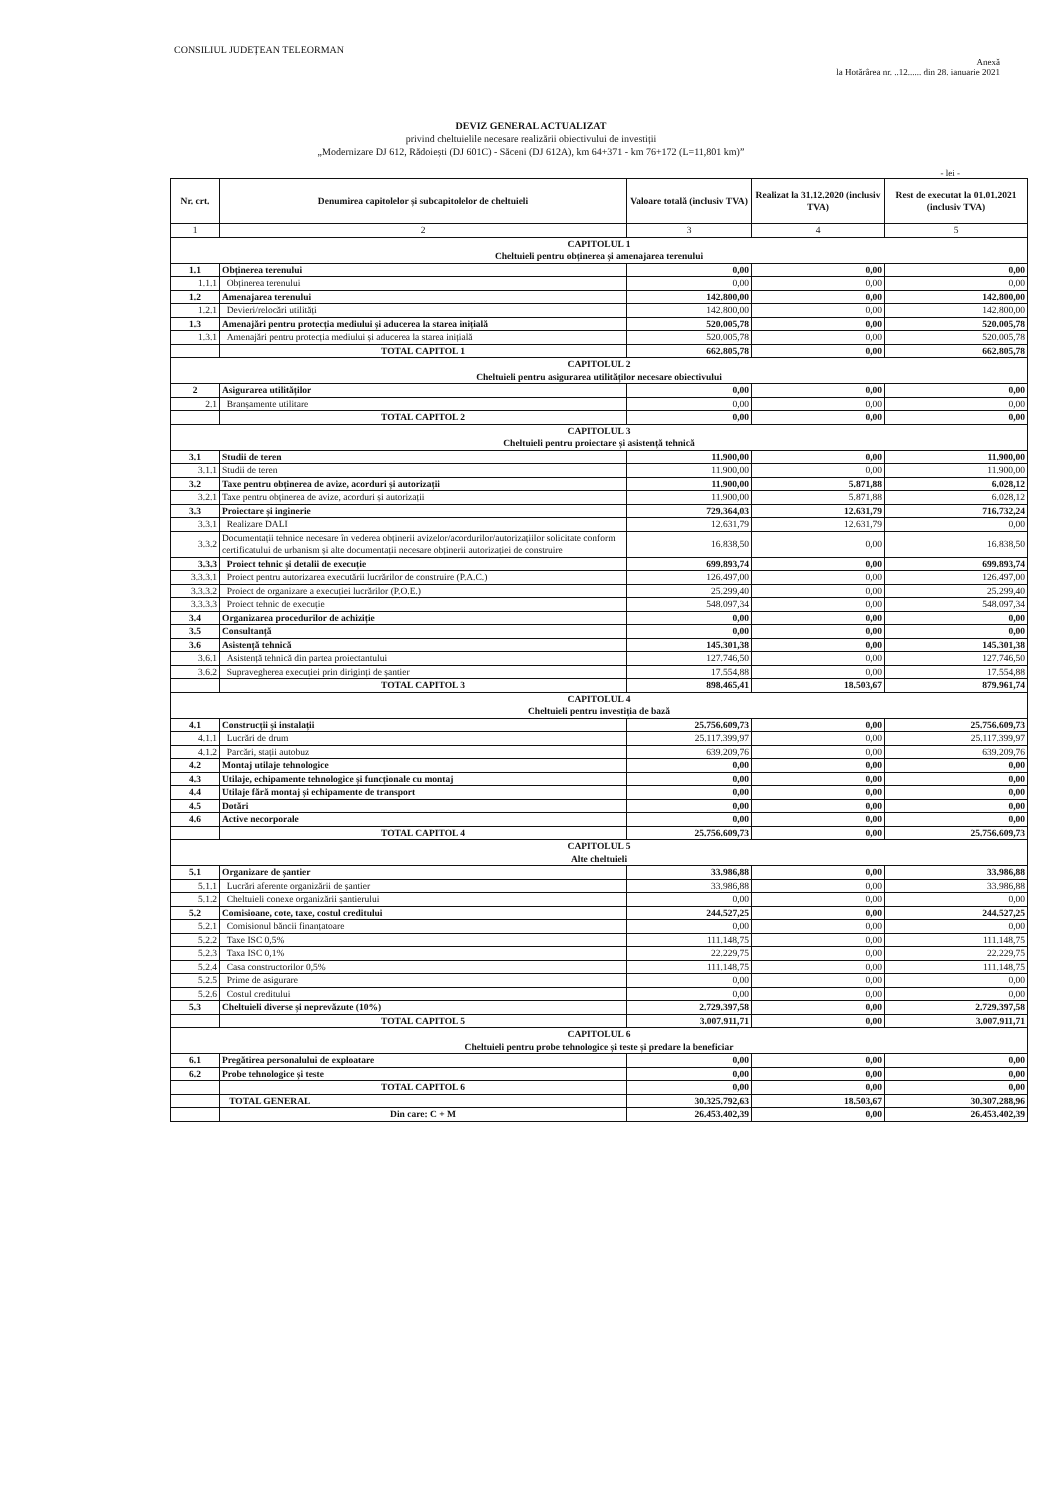CONSILIUL JUDEȚEAN TELEORMAN
Anexă
la Hotărârea nr. ..12...... din 28. ianuarie 2021
DEVIZ GENERAL ACTUALIZAT
privind cheltuielile necesare realizării obiectivului de investiții
„Modernizare DJ 612, Rădoiești (DJ 601C) - Săceni (DJ 612A), km 64+371 - km 76+172 (L=11,801 km)”
- lei -
| Nr. crt. | Denumirea capitolelor și subcapitolelor de cheltuieli | Valoare totală (inclusiv TVA) | Realizat la 31.12.2020 (inclusiv TVA) | Rest de executat la 01.01.2021 (inclusiv TVA) |
| --- | --- | --- | --- | --- |
| 1 | 2 | 3 | 4 | 5 |
| CAPITOLUL 1 Cheltuieli pentru obținerea și amenajarea terenului | | | | |
| 1.1 | Obținerea terenului | 0,00 | 0,00 | 0,00 |
| 1.1.1 | Obținerea terenului | 0,00 | 0,00 | 0,00 |
| 1.2 | Amenajarea terenului | 142.800,00 | 0,00 | 142.800,00 |
| 1.2.1 | Devieri/relocări utilități | 142.800,00 | 0,00 | 142.800,00 |
| 1.3 | Amenajări pentru protecția mediului și aducerea la starea inițială | 520.005,78 | 0,00 | 520.005,78 |
| 1.3.1 | Amenajări pentru protecția mediului și aducerea la starea inițială | 520.005,78 | 0,00 | 520.005,78 |
| | TOTAL CAPITOL 1 | 662.805,78 | 0,00 | 662.805,78 |
| CAPITOLUL 2 Cheltuieli pentru asigurarea utilităților necesare obiectivului | | | | |
| 2 | Asigurarea utilităților | 0,00 | 0,00 | 0,00 |
| 2.1 | Branșamente utilitare | 0,00 | 0,00 | 0,00 |
| | TOTAL CAPITOL 2 | 0,00 | 0,00 | 0,00 |
| CAPITOLUL 3 Cheltuieli pentru proiectare și asistență tehnică | | | | |
| 3.1 | Studii de teren | 11.900,00 | 0,00 | 11.900,00 |
| 3.1.1 | Studii de teren | 11.900,00 | 0,00 | 11.900,00 |
| 3.2 | Taxe pentru obținerea de avize, acorduri și autorizații | 11.900,00 | 5.871,88 | 6.028,12 |
| 3.2.1 | Taxe pentru obținerea de avize, acorduri și autorizații | 11.900,00 | 5.871,88 | 6.028,12 |
| 3.3 | Proiectare și inginerie | 729.364,03 | 12.631,79 | 716.732,24 |
| 3.3.1 | Realizare DALI | 12.631,79 | 12.631,79 | 0,00 |
| 3.3.2 | Documentații tehnice necesare în vederea obținerii avizelor/acordurilor/autorizațiilor solicitate conform certificatului de urbanism și alte documentații necesare obținerii autorizației de construire | 16.838,50 | 0,00 | 16.838,50 |
| 3.3.3 | Proiect tehnic și detalii de execuție | 699.893,74 | 0,00 | 699.893,74 |
| 3.3.3.1 | Proiect pentru autorizarea executării lucrărilor de construire (P.A.C.) | 126.497,00 | 0,00 | 126.497,00 |
| 3.3.3.2 | Proiect de organizare a execuției lucrărilor (P.O.E.) | 25.299,40 | 0,00 | 25.299,40 |
| 3.3.3.3 | Proiect tehnic de execuție | 548.097,34 | 0,00 | 548.097,34 |
| 3.4 | Organizarea procedurilor de achiziție | 0,00 | 0,00 | 0,00 |
| 3.5 | Consultanță | 0,00 | 0,00 | 0,00 |
| 3.6 | Asistență tehnică | 145.301,38 | 0,00 | 145.301,38 |
| 3.6.1 | Asistență tehnică din partea proiectantului | 127.746,50 | 0,00 | 127.746,50 |
| 3.6.2 | Supravegherea execuției prin diriginți de șantier | 17.554,88 | 0,00 | 17.554,88 |
| | TOTAL CAPITOL 3 | 898.465,41 | 18.503,67 | 879.961,74 |
| CAPITOLUL 4 Cheltuieli pentru investiția de bază | | | | |
| 4.1 | Construcții și instalații | 25.756.609,73 | 0,00 | 25.756.609,73 |
| 4.1.1 | Lucrări de drum | 25.117.399,97 | 0,00 | 25.117.399,97 |
| 4.1.2 | Parcări, stații autobuz | 639.209,76 | 0,00 | 639.209,76 |
| 4.2 | Montaj utilaje tehnologice | 0,00 | 0,00 | 0,00 |
| 4.3 | Utilaje, echipamente tehnologice și funcționale cu montaj | 0,00 | 0,00 | 0,00 |
| 4.4 | Utilaje fără montaj și echipamente de transport | 0,00 | 0,00 | 0,00 |
| 4.5 | Dotări | 0,00 | 0,00 | 0,00 |
| 4.6 | Active necorporale | 0,00 | 0,00 | 0,00 |
| | TOTAL CAPITOL 4 | 25.756.609,73 | 0,00 | 25.756.609,73 |
| CAPITOLUL 5 Alte cheltuieli | | | | |
| 5.1 | Organizare de șantier | 33.986,88 | 0,00 | 33.986,88 |
| 5.1.1 | Lucrări aferente organizării de șantier | 33.986,88 | 0,00 | 33.986,88 |
| 5.1.2 | Cheltuieli conexe organizării șantierului | 0,00 | 0,00 | 0,00 |
| 5.2 | Comisioane, cote, taxe, costul creditului | 244.527,25 | 0,00 | 244.527,25 |
| 5.2.1 | Comisionul băncii finanțatoare | 0,00 | 0,00 | 0,00 |
| 5.2.2 | Taxe ISC 0,5% | 111.148,75 | 0,00 | 111.148,75 |
| 5.2.3 | Taxa ISC 0,1% | 22.229,75 | 0,00 | 22.229,75 |
| 5.2.4 | Casa constructorilor 0,5% | 111.148,75 | 0,00 | 111.148,75 |
| 5.2.5 | Prime de asigurare | 0,00 | 0,00 | 0,00 |
| 5.2.6 | Costul creditului | 0,00 | 0,00 | 0,00 |
| 5.3 | Cheltuieli diverse și neprevăzute (10%) | 2.729.397,58 | 0,00 | 2.729.397,58 |
| | TOTAL CAPITOL 5 | 3.007.911,71 | 0,00 | 3.007.911,71 |
| CAPITOLUL 6 Cheltuieli pentru probe tehnologice și teste și predare la beneficiar | | | | |
| 6.1 | Pregătirea personalului de exploatare | 0,00 | 0,00 | 0,00 |
| 6.2 | Probe tehnologice și teste | 0,00 | 0,00 | 0,00 |
| | TOTAL CAPITOL 6 | 0,00 | 0,00 | 0,00 |
| | TOTAL GENERAL | 30.325.792,63 | 18.503,67 | 30.307.288,96 |
| | Din care: C + M | 26.453.402,39 | 0,00 | 26.453.402,39 |